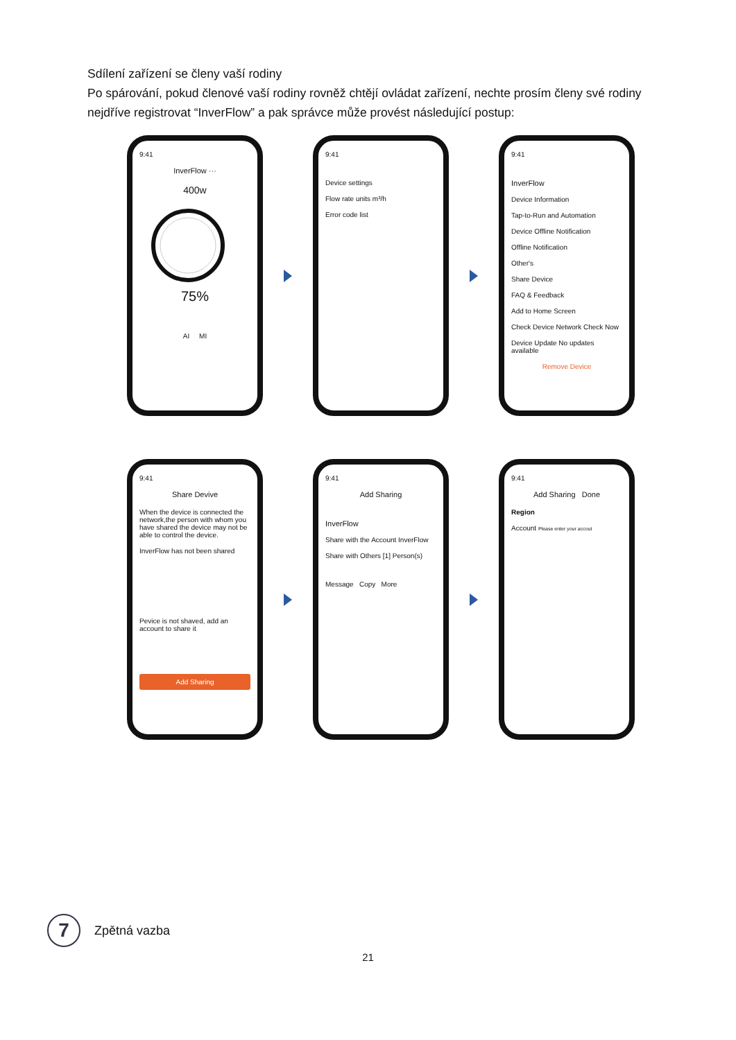Sdílení zařízení se členy vaší rodiny
Po spárování, pokud členové vaší rodiny rovněž chtějí ovládat zařízení, nechte prosím členy své rodiny nejdříve registrovat “InverFlow” a pak správce může provést následující postup:
9:41
InverFlow ···
400w
75%
AI MI
9:41
Device settings
Flow rate units m³/h
Error code list
9:41
InverFlow
Device Information
Tap-to-Run and Automation
Device Offline Notification
Offline Notification
Other's
Share Device
FAQ & Feedback
Add to Home Screen
Check Device Network Check Now
Device Update No updates available
Remove Device
9:41
Share Devive
When the device is connected the network,the person with whom you have shared the device may not be able to control the device.
InverFlow has not been shared
Pevice is not shaved, add an account to share it
Add Sharing
9:41
Add Sharing
InverFlow
Share with the Account InverFlow
Share with Others [1] Person(s)
Message Copy More
9:41
Add Sharing Done
Region
Account Please enter your accout
7
Zpětná vazba
21